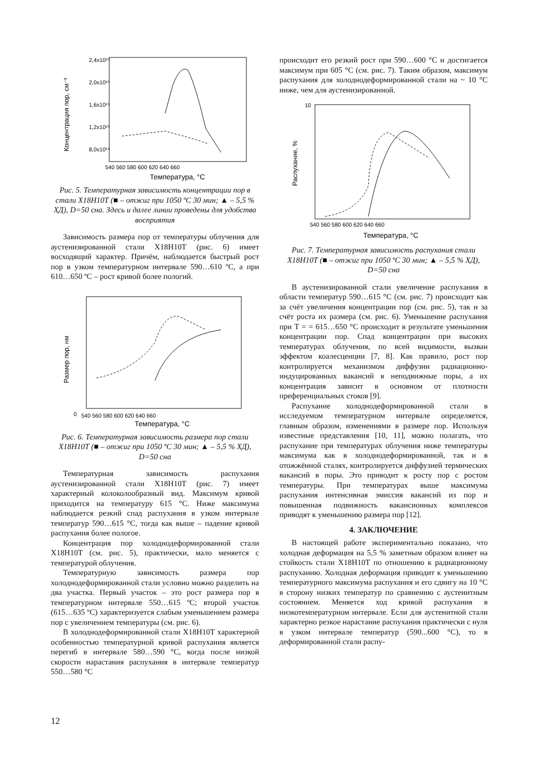2,4x10¹⁵
2,0x10¹⁵
1,6x10¹⁵
1,2x10¹⁵
8,0x10¹⁴
540 560 580 600 620 640 660
Температура, °C
Концентрация пор, см⁻³
Рис. 5. Температурная зависимость концентрации пор в стали Х18Н10Т (■ – отжиг при 1050 ºC 30 мин; ▲ – 5,5 % ХД), D=50 сна. Здесь и далее линии проведены для удобства восприятия
Зависимость размера пор от температуры облучения для аустенизированной стали Х18Н10Т (рис. 6) имеет восходящий характер. Причём, наблюдается быстрый рост пор в узком температурном интервале 590…610 ºC, а при 610…650 ºC – рост кривой более пологий.
0
540 560 580 600 620 640 660
Температура, °C
Размер пор, нм
Рис. 6. Температурная зависимость размера пор стали Х18Н10Т (■ – отжиг при 1050 ºC 30 мин; ▲ – 5,5 % ХД), D=50 сна
Температурная зависимость распухания аустенизированной стали Х18Н10Т (рис. 7) имеет характерный колоколообразный вид. Максимум кривой приходится на температуру 615 °C. Ниже максимума наблюдается резкий спад распухания в узком интервале температур 590…615 °C, тогда как выше – падение кривой распухания более пологое.
Концентрация пор холоднодеформированной стали Х18Н10Т (см. рис. 5), практически, мало меняется с температурой облучения.
Температурную зависимость размера пор холоднодеформированной стали условно можно разделить на два участка. Первый участок – это рост размера пор в температурном интервале 550…615 ºC; второй участок (615…635 ºC) характеризуется слабым уменьшением размера пор с увеличением температуры (см. рис. 6).
В холоднодеформированной стали Х18Н10Т характерной особенностью температурной кривой распухания является перегиб в интервале 580…590 °C, когда после низкой скорости нарастания распухания в интервале температур 550…580 °C
происходит его резкий рост при 590…600 °C и достигается максимум при 605 °C (см. рис. 7). Таким образом, максимум распухания для холоднодеформированной стали на ~ 10 °C ниже, чем для аустенизированной.
10
540 560 580 600 620 640 660
Температура, °C
Распухание, %
Рис. 7. Температурная зависимость распухания стали Х18Н10Т (■ – отжиг при 1050 ºC 30 мин; ▲ – 5,5 % ХД), D=50 сна
В аустенизированной стали увеличение распухания в области температур 590…615 °C (см. рис. 7) происходит как за счёт увеличения концентрации пор (см. рис. 5), так и за счёт роста их размера (см. рис. 6). Уменьшение распухания при T = = 615…650 °C происходит в результате уменьшения концентрации пор. Спад концентрации при высоких температурах облучения, по всей видимости, вызван эффектом коалесценции [7, 8]. Как правило, рост пор контролируется механизмом диффузии радиационно-индуцированных вакансий в неподвижные поры, а их концентрация зависит в основном от плотности преференциальных стоков [9].
Распухание холоднодеформированной стали в исследуемом температурном интервале определяется, главным образом, изменениями в размере пор. Используя известные представления [10, 11], можно полагать, что распухание при температурах облучения ниже температуры максимума как в холоднодеформированной, так и в отожжённой сталях, контролируется диффузией термических вакансий в поры. Это приводит к росту пор с ростом температуры. При температурах выше максимума распухания интенсивная эмиссия вакансий из пор и повышенная подвижность вакансионных комплексов приводят к уменьшению размера пор [12].
4. ЗАКЛЮЧЕНИЕ
В настоящей работе экспериментально показано, что холодная деформация на 5,5 % заметным образом влияет на стойкость стали Х18Н10Т по отношению к радиационному распуханию. Холодная деформация приводит к уменьшению температурного максимума распухания и его сдвигу на 10 °C в сторону низких температур по сравнению с аустенитным состоянием. Меняется ход кривой распухания в низкотемпературном интервале. Если для аустенитной стали характерно резкое нарастание распухания практически с нуля в узком интервале температур (590...600 °C), то в деформированной стали распу-
12